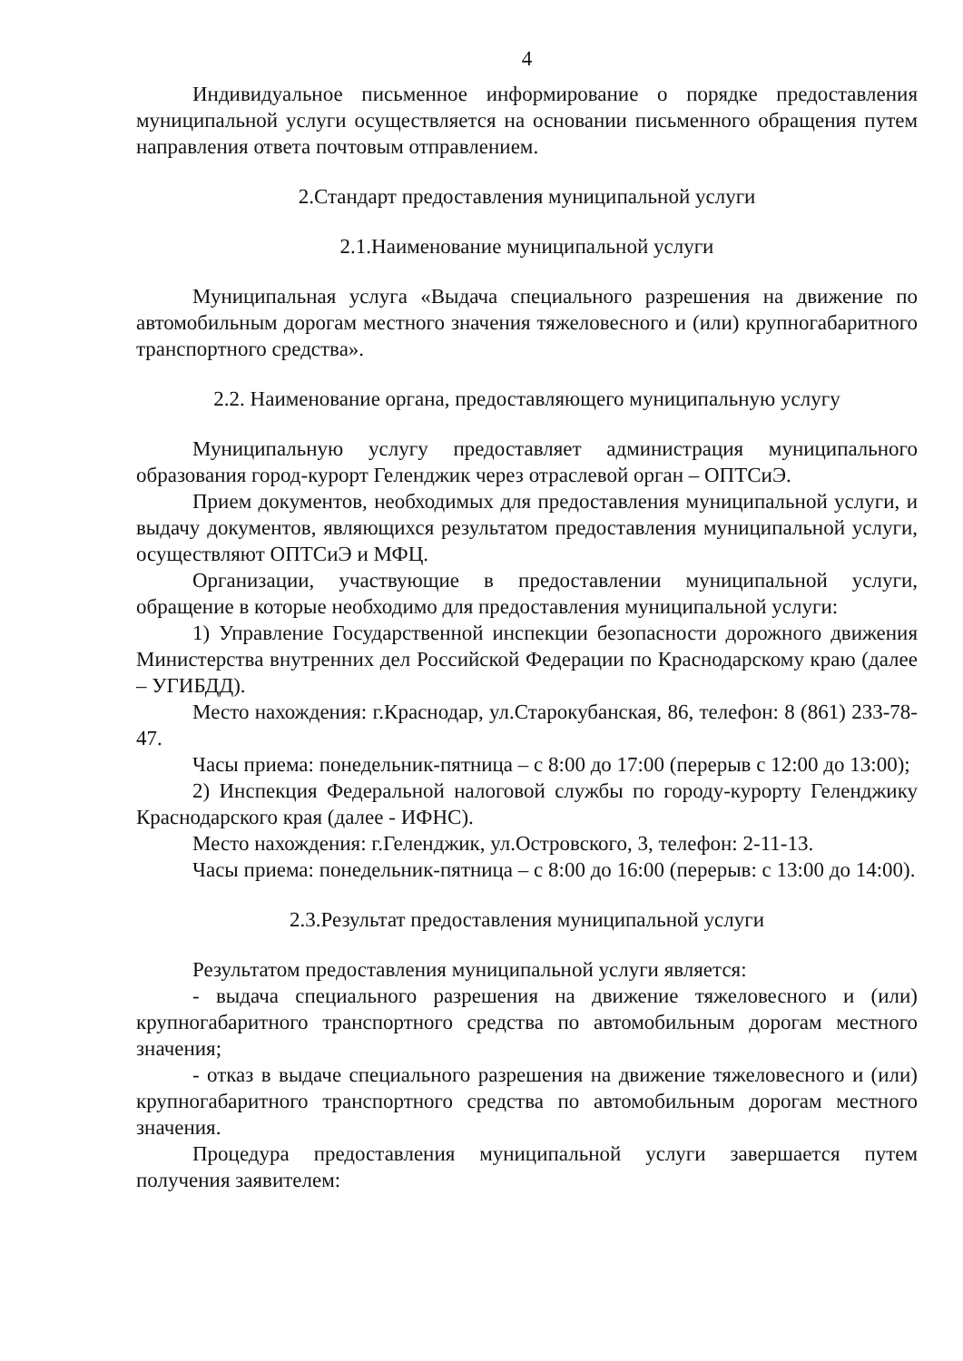4
Индивидуальное письменное информирование о порядке предоставления муниципальной услуги осуществляется на основании письменного обращения путем направления ответа почтовым отправлением.
2.Стандарт предоставления муниципальной услуги
2.1.Наименование муниципальной услуги
Муниципальная услуга «Выдача специального разрешения на движение по автомобильным дорогам местного значения тяжеловесного и (или) крупногабаритного транспортного средства».
2.2. Наименование органа, предоставляющего муниципальную услугу
Муниципальную услугу предоставляет администрация муниципального образования город-курорт Геленджик через отраслевой орган – ОПТСиЭ.
Прием документов, необходимых для предоставления муниципальной услуги, и выдачу документов, являющихся результатом предоставления муниципальной услуги, осуществляют ОПТСиЭ и МФЦ.
Организации, участвующие в предоставлении муниципальной услуги, обращение в которые необходимо для предоставления муниципальной услуги:
1) Управление Государственной инспекции безопасности дорожного движения Министерства внутренних дел Российской Федерации по Краснодарскому краю (далее – УГИБДД).
Место нахождения: г.Краснодар, ул.Старокубанская, 86, телефон: 8 (861) 233-78-47.
Часы приема: понедельник-пятница – с 8:00 до 17:00 (перерыв с 12:00 до 13:00);
2) Инспекция Федеральной налоговой службы по городу-курорту Геленджику Краснодарского края (далее - ИФНС).
Место нахождения: г.Геленджик, ул.Островского, 3, телефон: 2-11-13.
Часы приема: понедельник-пятница – с 8:00 до 16:00 (перерыв: с 13:00 до 14:00).
2.3.Результат предоставления муниципальной услуги
Результатом предоставления муниципальной услуги является:
- выдача специального разрешения на движение тяжеловесного и (или) крупногабаритного транспортного средства по автомобильным дорогам местного значения;
- отказ в выдаче специального разрешения на движение тяжеловесного и (или) крупногабаритного транспортного средства по автомобильным дорогам местного значения.
Процедура предоставления муниципальной услуги завершается путем получения заявителем: